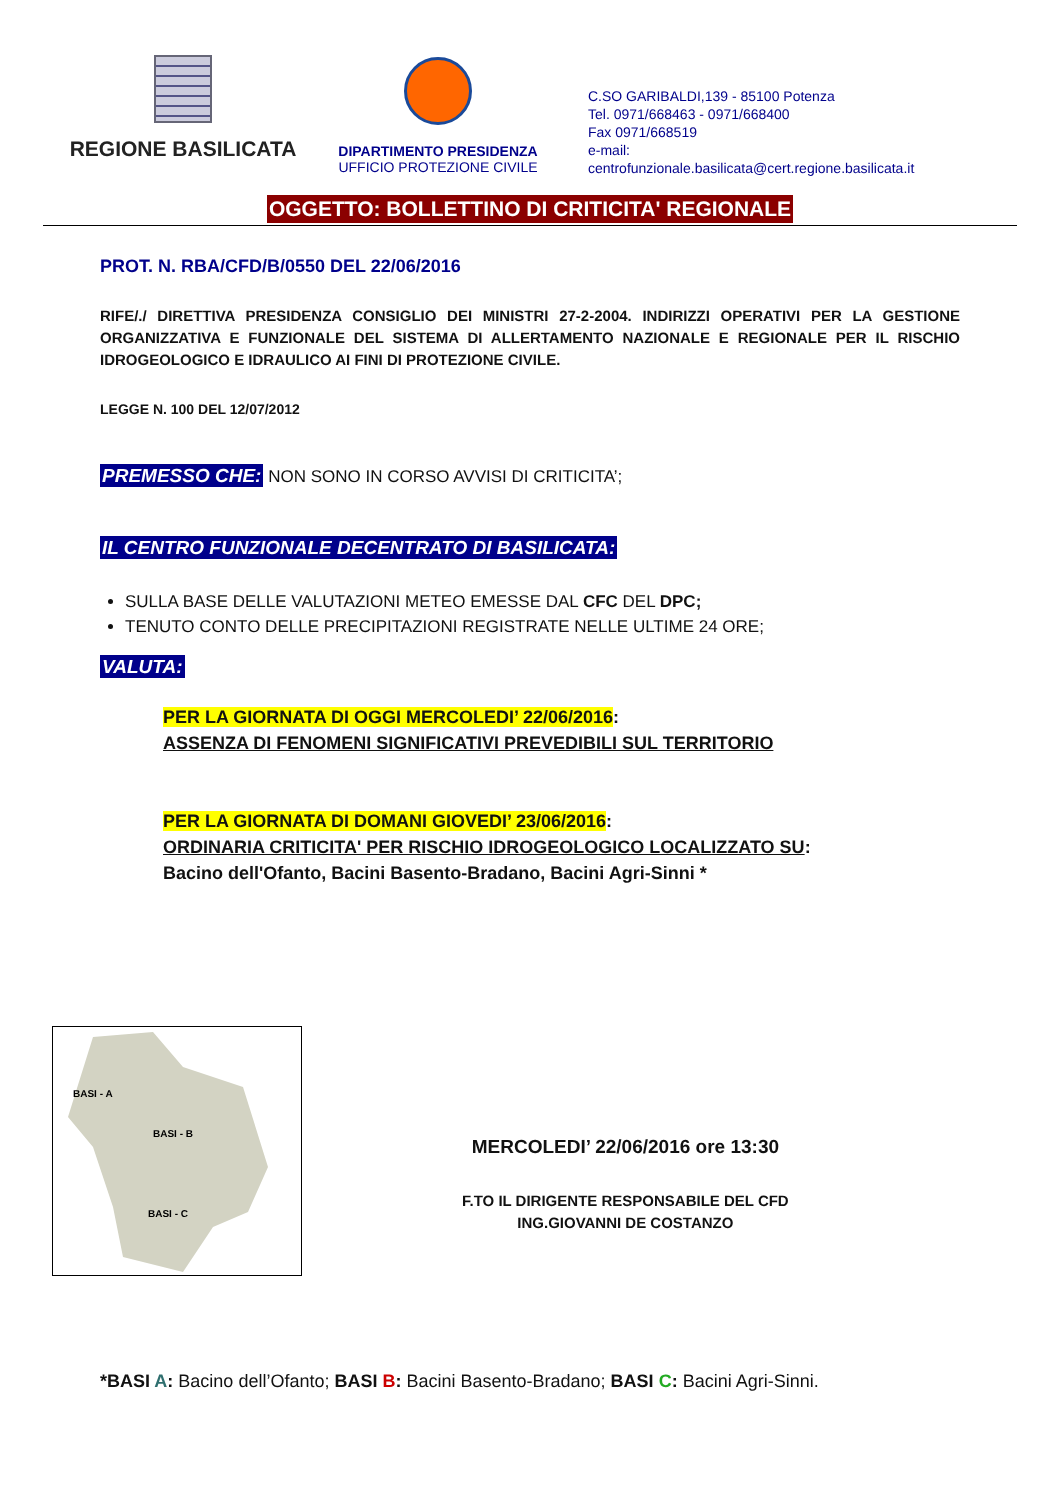REGIONE BASILICATA
DIPARTIMENTO PRESIDENZA
UFFICIO PROTEZIONE CIVILE
C.SO GARIBALDI,139 - 85100 Potenza
Tel. 0971/668463 - 0971/668400
Fax 0971/668519
e-mail:
centrofunzionale.basilicata@cert.regione.basilicata.it
OGGETTO: BOLLETTINO DI CRITICITA' REGIONALE
PROT. N. RBA/CFD/B/0550 DEL 22/06/2016
RIFE/./ DIRETTIVA PRESIDENZA CONSIGLIO DEI MINISTRI 27-2-2004. INDIRIZZI OPERATIVI PER LA GESTIONE ORGANIZZATIVA E FUNZIONALE DEL SISTEMA DI ALLERTAMENTO NAZIONALE E REGIONALE PER IL RISCHIO IDROGEOLOGICO E IDRAULICO AI FINI DI PROTEZIONE CIVILE.
LEGGE N. 100 DEL 12/07/2012
PREMESSO CHE: NON SONO IN CORSO AVVISI DI CRITICITA’;
IL CENTRO FUNZIONALE DECENTRATO DI BASILICATA:
SULLA BASE DELLE VALUTAZIONI METEO EMESSE DAL CFC DEL DPC;
TENUTO CONTO DELLE PRECIPITAZIONI REGISTRATE NELLE ULTIME 24 ORE;
VALUTA:
PER LA GIORNATA DI OGGI MERCOLEDI’ 22/06/2016:
ASSENZA DI FENOMENI SIGNIFICATIVI PREVEDIBILI SUL TERRITORIO
PER LA GIORNATA DI DOMANI GIOVEDI’ 23/06/2016:
ORDINARIA CRITICITA' PER RISCHIO IDROGEOLOGICO LOCALIZZATO SU:
Bacino dell'Ofanto, Bacini Basento-Bradano, Bacini Agri-Sinni *
BASI - A
BASI - B
BASI - C
MERCOLEDI’ 22/06/2016 ore 13:30
F.TO IL DIRIGENTE RESPONSABILE DEL CFD
ING.GIOVANNI DE COSTANZO
*BASI A: Bacino dell’Ofanto; BASI B: Bacini Basento-Bradano; BASI C: Bacini Agri-Sinni.